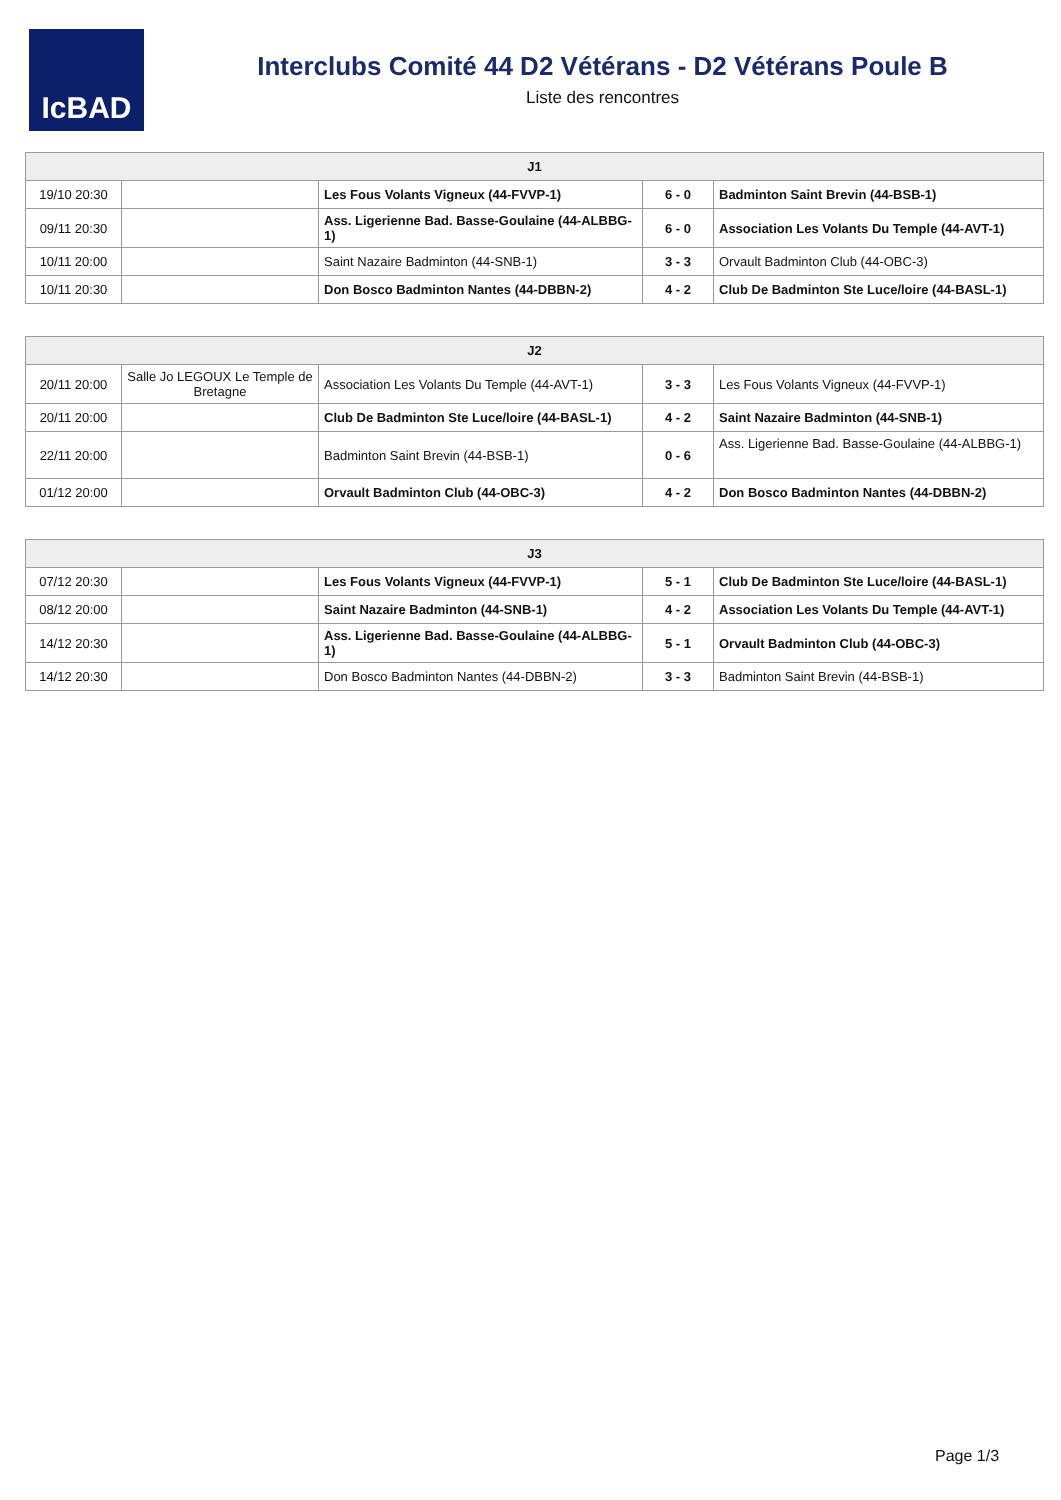IcBAD
Interclubs Comité 44 D2 Vétérans - D2 Vétérans Poule B
Liste des rencontres
| J1 | | | | |
| --- | --- | --- | --- | --- |
| 19/10 20:30 | | Les Fous Volants Vigneux (44-FVVP-1) | 6 - 0 | Badminton Saint Brevin (44-BSB-1) |
| 09/11 20:30 | | Ass. Ligerienne Bad. Basse-Goulaine (44-ALBBG-1) | 6 - 0 | Association Les Volants Du Temple (44-AVT-1) |
| 10/11 20:00 | | Saint Nazaire Badminton (44-SNB-1) | 3 - 3 | Orvault Badminton Club (44-OBC-3) |
| 10/11 20:30 | | Don Bosco Badminton Nantes (44-DBBN-2) | 4 - 2 | Club De Badminton Ste Luce/loire (44-BASL-1) |
| J2 | | | | |
| --- | --- | --- | --- | --- |
| 20/11 20:00 | Salle Jo LEGOUX Le Temple de Bretagne | Association Les Volants Du Temple (44-AVT-1) | 3 - 3 | Les Fous Volants Vigneux (44-FVVP-1) |
| 20/11 20:00 | | Club De Badminton Ste Luce/loire (44-BASL-1) | 4 - 2 | Saint Nazaire Badminton (44-SNB-1) |
| 22/11 20:00 | | Badminton Saint Brevin (44-BSB-1) | 0 - 6 | Ass. Ligerienne Bad. Basse-Goulaine (44-ALBBG-1) |
| 01/12 20:00 | | Orvault Badminton Club (44-OBC-3) | 4 - 2 | Don Bosco Badminton Nantes (44-DBBN-2) |
| J3 | | | | |
| --- | --- | --- | --- | --- |
| 07/12 20:30 | | Les Fous Volants Vigneux (44-FVVP-1) | 5 - 1 | Club De Badminton Ste Luce/loire (44-BASL-1) |
| 08/12 20:00 | | Saint Nazaire Badminton (44-SNB-1) | 4 - 2 | Association Les Volants Du Temple (44-AVT-1) |
| 14/12 20:30 | | Ass. Ligerienne Bad. Basse-Goulaine (44-ALBBG-1) | 5 - 1 | Orvault Badminton Club (44-OBC-3) |
| 14/12 20:30 | | Don Bosco Badminton Nantes (44-DBBN-2) | 3 - 3 | Badminton Saint Brevin (44-BSB-1) |
Page 1/3